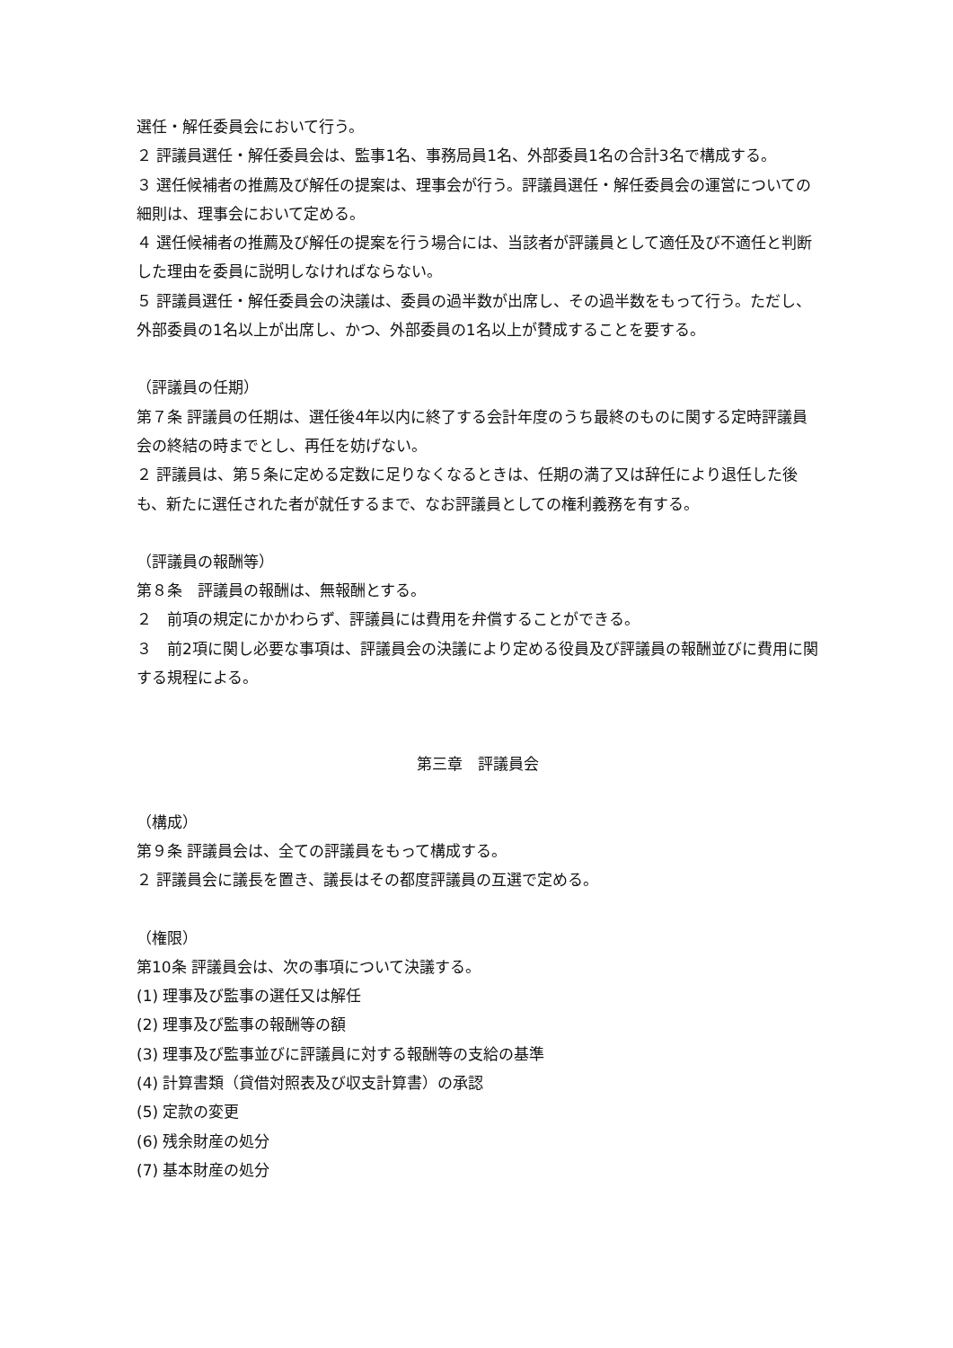選任・解任委員会において行う。
２ 評議員選任・解任委員会は、監事1名、事務局員1名、外部委員1名の合計3名で構成する。
３ 選任候補者の推薦及び解任の提案は、理事会が行う。評議員選任・解任委員会の運営についての細則は、理事会において定める。
４ 選任候補者の推薦及び解任の提案を行う場合には、当該者が評議員として適任及び不適任と判断した理由を委員に説明しなければならない。
５ 評議員選任・解任委員会の決議は、委員の過半数が出席し、その過半数をもって行う。ただし、外部委員の1名以上が出席し、かつ、外部委員の1名以上が賛成することを要する。
（評議員の任期）
第７条 評議員の任期は、選任後4年以内に終了する会計年度のうち最終のものに関する定時評議員会の終結の時までとし、再任を妨げない。
２ 評議員は、第５条に定める定数に足りなくなるときは、任期の満了又は辞任により退任した後も、新たに選任された者が就任するまで、なお評議員としての権利義務を有する。
（評議員の報酬等）
第８条　評議員の報酬は、無報酬とする。
２　前項の規定にかかわらず、評議員には費用を弁償することができる。
３　前2項に関し必要な事項は、評議員会の決議により定める役員及び評議員の報酬並びに費用に関する規程による。
第三章　評議員会
（構成）
第９条 評議員会は、全ての評議員をもって構成する。
２ 評議員会に議長を置き、議長はその都度評議員の互選で定める。
（権限）
第10条 評議員会は、次の事項について決議する。
(1) 理事及び監事の選任又は解任
(2) 理事及び監事の報酬等の額
(3) 理事及び監事並びに評議員に対する報酬等の支給の基準
(4) 計算書類（貸借対照表及び収支計算書）の承認
(5) 定款の変更
(6) 残余財産の処分
(7) 基本財産の処分